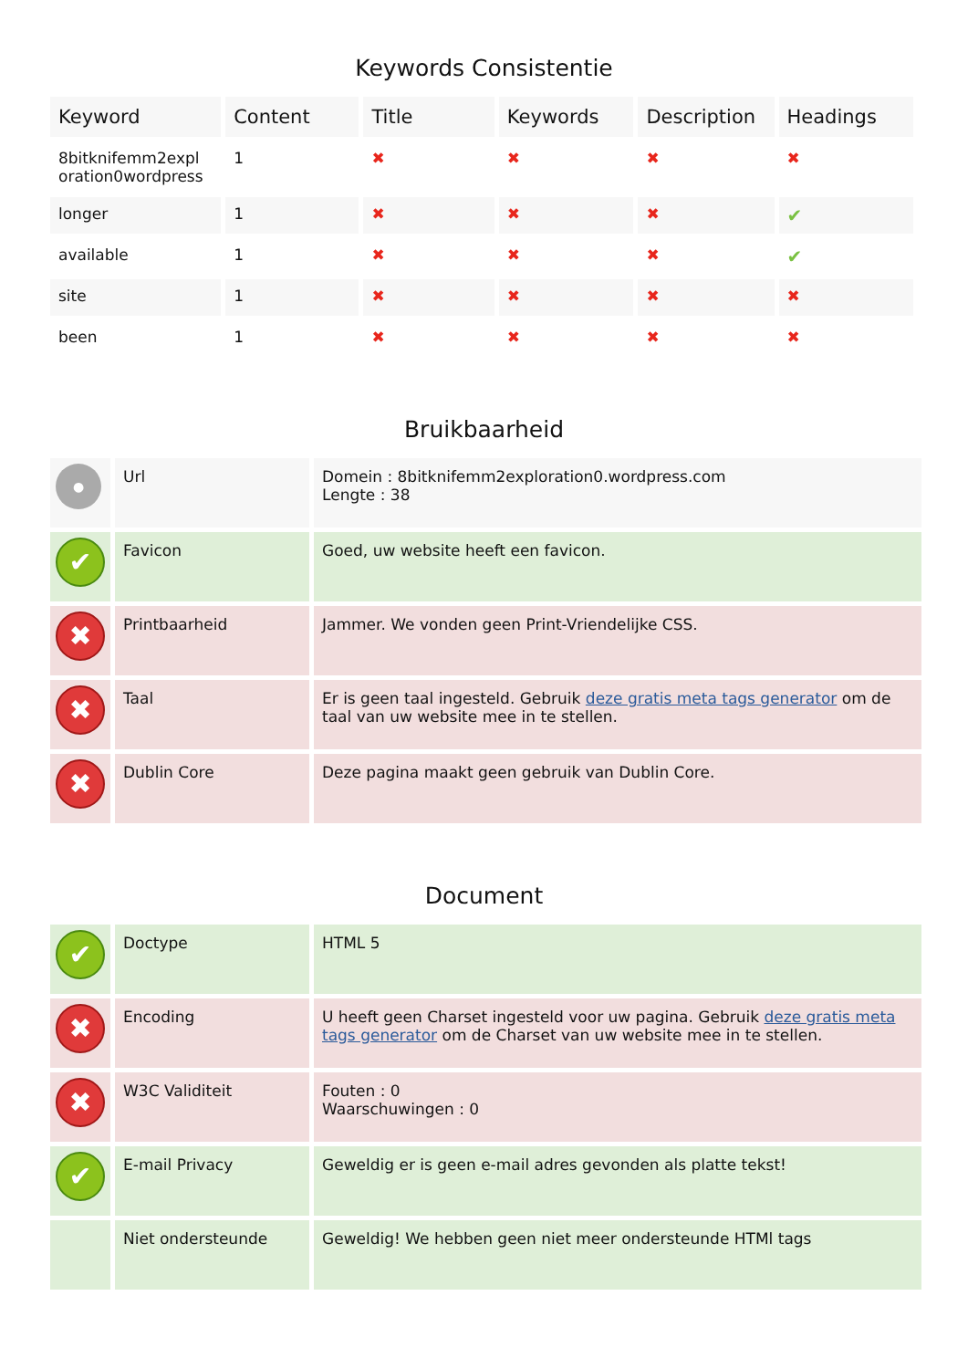Keywords Consistentie
| Keyword | Content | Title | Keywords | Description | Headings |
| --- | --- | --- | --- | --- | --- |
| 8bitknifemm2expl oration0wordpress | 1 | ✖ | ✖ | ✖ | ✖ |
| longer | 1 | ✖ | ✖ | ✖ | ✔ |
| available | 1 | ✖ | ✖ | ✖ | ✔ |
| site | 1 | ✖ | ✖ | ✖ | ✖ |
| been | 1 | ✖ | ✖ | ✖ | ✖ |
Bruikbaarheid
| ● | Url | Domein : 8bitknifemm2exploration0.wordpress.com Lengte : 38 |
| ✔ | Favicon | Goed, uw website heeft een favicon. |
| ✖ | Printbaarheid | Jammer. We vonden geen Print-Vriendelijke CSS. |
| ✖ | Taal | Er is geen taal ingesteld. Gebruik deze gratis meta tags generator om de taal van uw website mee in te stellen. |
| ✖ | Dublin Core | Deze pagina maakt geen gebruik van Dublin Core. |
Document
| ✔ | Doctype | HTML 5 |
| ✖ | Encoding | U heeft geen Charset ingesteld voor uw pagina. Gebruik deze gratis meta tags generator om de Charset van uw website mee in te stellen. |
| ✖ | W3C Validiteit | Fouten : 0 Waarschuwingen : 0 |
| ✔ | E-mail Privacy | Geweldig er is geen e-mail adres gevonden als platte tekst! |
| | Niet ondersteunde | Geweldig! We hebben geen niet meer ondersteunde HTMl tags |